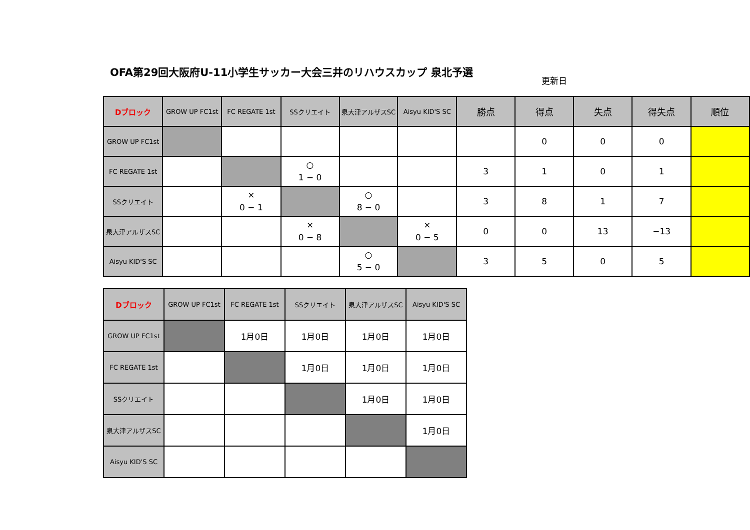OFA第29回大阪府U-11小学生サッカー大会三井のリハウスカップ 泉北予選
更新日
| Dブロック | GROW UP FC1st | FC REGATE 1st | SSクリエイト | 泉大津アルザスSC | Aisyu KID'S SC | 勝点 | 得点 | 失点 | 得失点 | 順位 |
| --- | --- | --- | --- | --- | --- | --- | --- | --- | --- | --- |
| GROW UP FC1st | | | | | | | 0 | 0 | 0 | |
| FC REGATE 1st | | | ○ 1 − 0 | | | 3 | 1 | 0 | 1 | |
| SSクリエイト | | × 0 − 1 | | ○ 8 − 0 | | 3 | 8 | 1 | 7 | |
| 泉大津アルザスSC | | | × 0 − 8 | | × 0 − 5 | 0 | 0 | 13 | −13 | |
| Aisyu KID'S SC | | | | ○ 5 − 0 | | 3 | 5 | 0 | 5 | |
| Dブロック | GROW UP FC1st | FC REGATE 1st | SSクリエイト | 泉大津アルザスSC | Aisyu KID'S SC |
| --- | --- | --- | --- | --- | --- |
| GROW UP FC1st | | 1月0日 | 1月0日 | 1月0日 | 1月0日 |
| FC REGATE 1st | | | 1月0日 | 1月0日 | 1月0日 |
| SSクリエイト | | | | 1月0日 | 1月0日 |
| 泉大津アルザスSC | | | | | 1月0日 |
| Aisyu KID'S SC | | | | | |